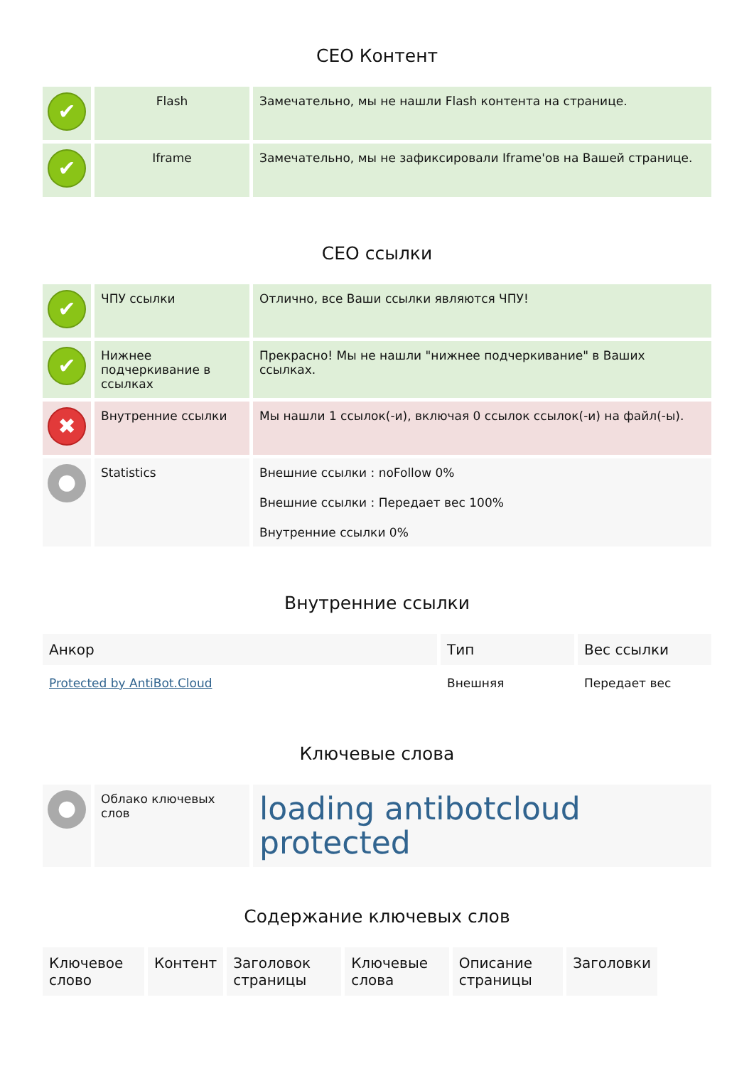СЕО Контент
| ✔ | Flash | Замечательно, мы не нашли Flash контента на странице. |
| ✔ | Iframe | Замечательно, мы не зафиксировали Iframe'ов на Вашей странице. |
СЕО ссылки
| ✔ | ЧПУ ссылки | Отлично, все Ваши ссылки являются ЧПУ! |
| ✔ | Нижнее подчеркивание в ссылках | Прекрасно! Мы не нашли "нижнее подчеркивание" в Ваших ссылках. |
| ✖ | Внутренние ссылки | Мы нашли 1 ссылок(-и), включая 0 ссылок ссылок(-и) на файл(-ы). |
| ● | Statistics | Внешние ссылки : noFollow 0% Внешние ссылки : Передает вес 100% Внутренние ссылки 0% |
Внутренние ссылки
| Анкор | Тип | Вес ссылки |
| --- | --- | --- |
| Protected by AntiBot.Cloud | Внешняя | Передает вес |
Ключевые слова
| ● | Облако ключевых слов | loading antibotcloud protected |
Содержание ключевых слов
| Ключевое слово | Контент | Заголовок страницы | Ключевые слова | Описание страницы | Заголовки |
| --- | --- | --- | --- | --- | --- |